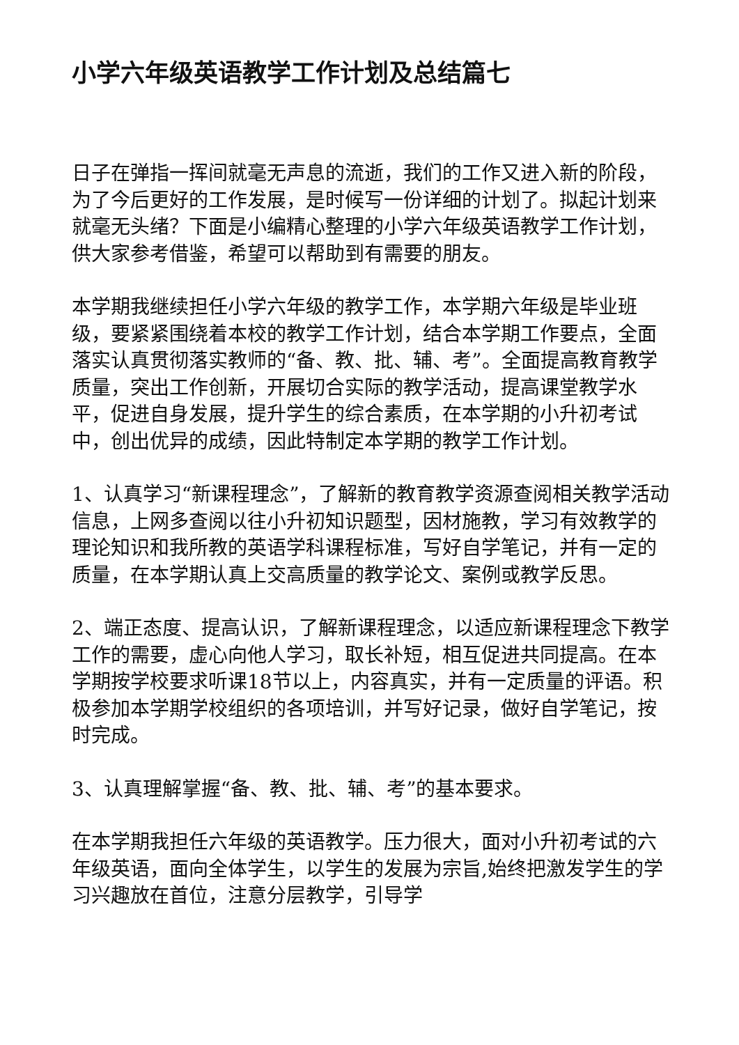小学六年级英语教学工作计划及总结篇七
日子在弹指一挥间就毫无声息的流逝，我们的工作又进入新的阶段，为了今后更好的工作发展，是时候写一份详细的计划了。拟起计划来就毫无头绪？下面是小编精心整理的小学六年级英语教学工作计划，供大家参考借鉴，希望可以帮助到有需要的朋友。
本学期我继续担任小学六年级的教学工作，本学期六年级是毕业班级，要紧紧围绕着本校的教学工作计划，结合本学期工作要点，全面落实认真贯彻落实教师的“备、教、批、辅、考”。全面提高教育教学质量，突出工作创新，开展切合实际的教学活动，提高课堂教学水平，促进自身发展，提升学生的综合素质，在本学期的小升初考试中，创出优异的成绩，因此特制定本学期的教学工作计划。
1、认真学习“新课程理念”，了解新的教育教学资源查阅相关教学活动信息，上网多查阅以往小升初知识题型，因材施教，学习有效教学的理论知识和我所教的英语学科课程标准，写好自学笔记，并有一定的质量，在本学期认真上交高质量的教学论文、案例或教学反思。
2、端正态度、提高认识，了解新课程理念，以适应新课程理念下教学工作的需要，虚心向他人学习，取长补短，相互促进共同提高。在本学期按学校要求听课18节以上，内容真实，并有一定质量的评语。积极参加本学期学校组织的各项培训，并写好记录，做好自学笔记，按时完成。
3、认真理解掌握“备、教、批、辅、考”的基本要求。
在本学期我担任六年级的英语教学。压力很大，面对小升初考试的六年级英语，面向全体学生，以学生的发展为宗旨,始终把激发学生的学习兴趣放在首位，注意分层教学，引导学